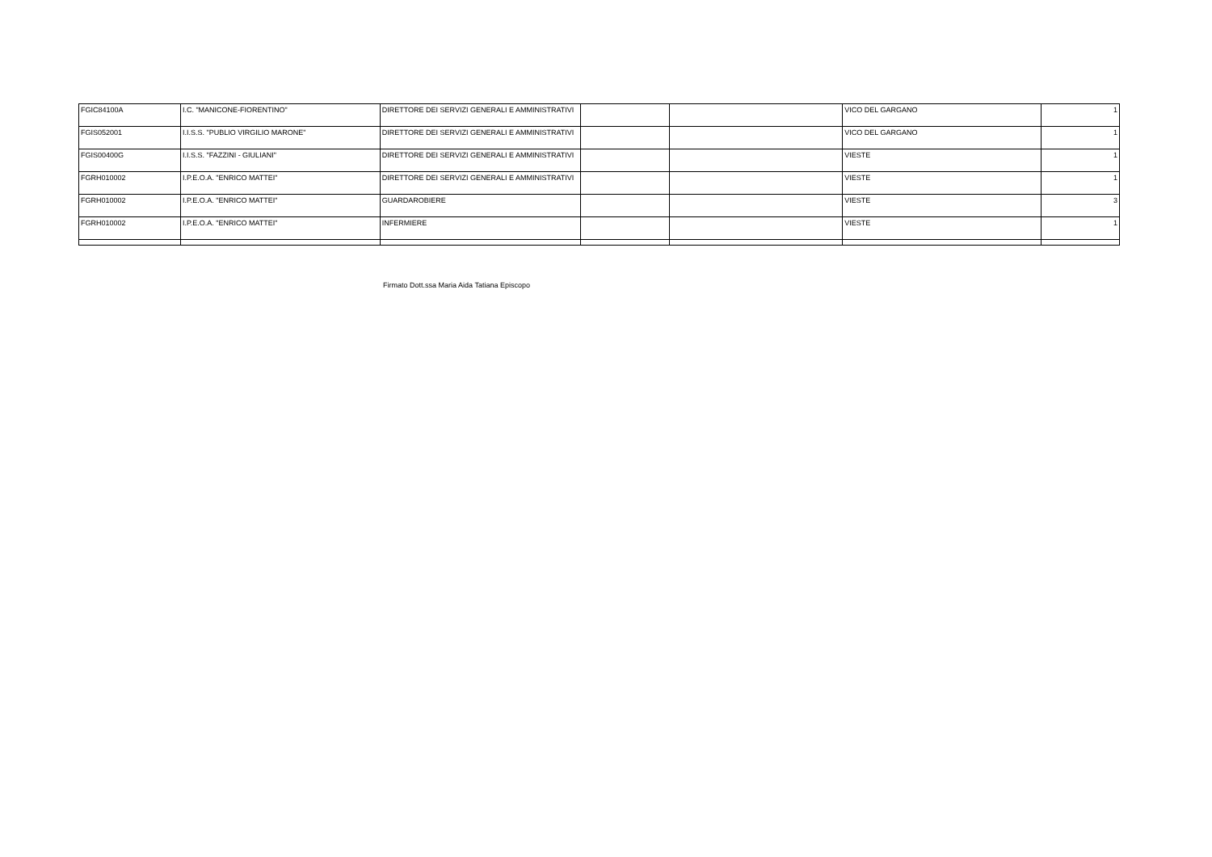| FGIC84100A | I.C. "MANICONE-FIORENTINO" | DIRETTORE DEI SERVIZI GENERALI E AMMINISTRATIVI | | | VICO DEL GARGANO | 1 |
| FGIS052001 | I.I.S.S. "PUBLIO VIRGILIO MARONE" | DIRETTORE DEI SERVIZI GENERALI E AMMINISTRATIVI | | | VICO DEL GARGANO | 1 |
| FGIS00400G | I.I.S.S. "FAZZINI - GIULIANI" | DIRETTORE DEI SERVIZI GENERALI E AMMINISTRATIVI | | | VIESTE | 1 |
| FGRH010002 | I.P.E.O.A. "ENRICO MATTEI" | DIRETTORE DEI SERVIZI GENERALI E AMMINISTRATIVI | | | VIESTE | 1 |
| FGRH010002 | I.P.E.O.A. "ENRICO MATTEI" | GUARDAROBIERE | | | VIESTE | 3 |
| FGRH010002 | I.P.E.O.A. "ENRICO MATTEI" | INFERMIERE | | | VIESTE | 1 |
Firmato Dott.ssa Maria Aida Tatiana Episcopo